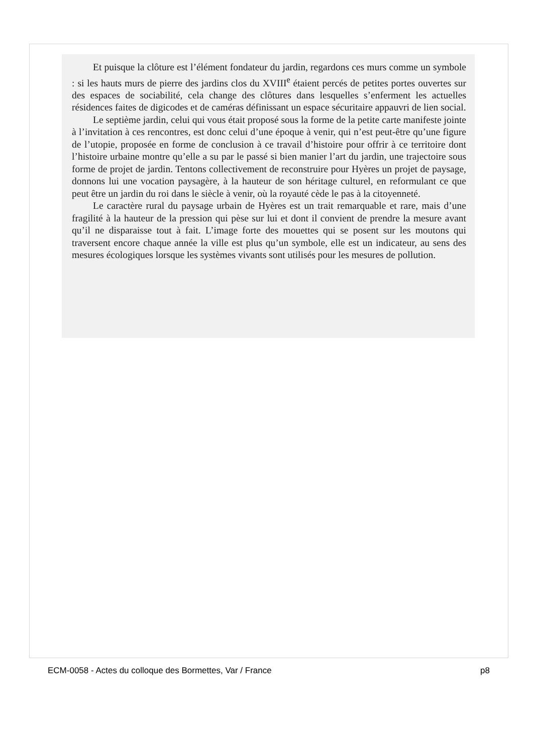Et puisque la clôture est l’élément fondateur du jardin, regardons ces murs comme un symbole : si les hauts murs de pierre des jardins clos du XVIII<sup>e</sup> étaient percés de petites portes ouvertes sur des espaces de sociabilité, cela change des clôtures dans lesquelles s’enferment les actuelles résidences faites de digicodes et de caméras définissant un espace sécuritaire appauvri de lien social.
Le septième jardin, celui qui vous était proposé sous la forme de la petite carte manifeste jointe à l’invitation à ces rencontres, est donc celui d’une époque à venir, qui n’est peut-être qu’une figure de l’utopie, proposée en forme de conclusion à ce travail d’histoire pour offrir à ce territoire dont l’histoire urbaine montre qu’elle a su par le passé si bien manier l’art du jardin, une trajectoire sous forme de projet de jardin. Tentons collectivement de reconstruire pour Hyères un projet de paysage, donnons lui une vocation paysagère, à la hauteur de son héritage culturel, en reformulant ce que peut être un jardin du roi dans le siècle à venir, où la royauté cède le pas à la citoyenneté.
Le caractère rural du paysage urbain de Hyères est un trait remarquable et rare, mais d’une fragilité à la hauteur de la pression qui pèse sur lui et dont il convient de prendre la mesure avant qu’il ne disparaisse tout à fait. L’image forte des mouettes qui se posent sur les moutons qui traversent encore chaque année la ville est plus qu’un symbole, elle est un indicateur, au sens des mesures écologiques lorsque les systèmes vivants sont utilisés pour les mesures de pollution.
ECM-0058 - Actes du colloque des Bormettes, Var / France p8